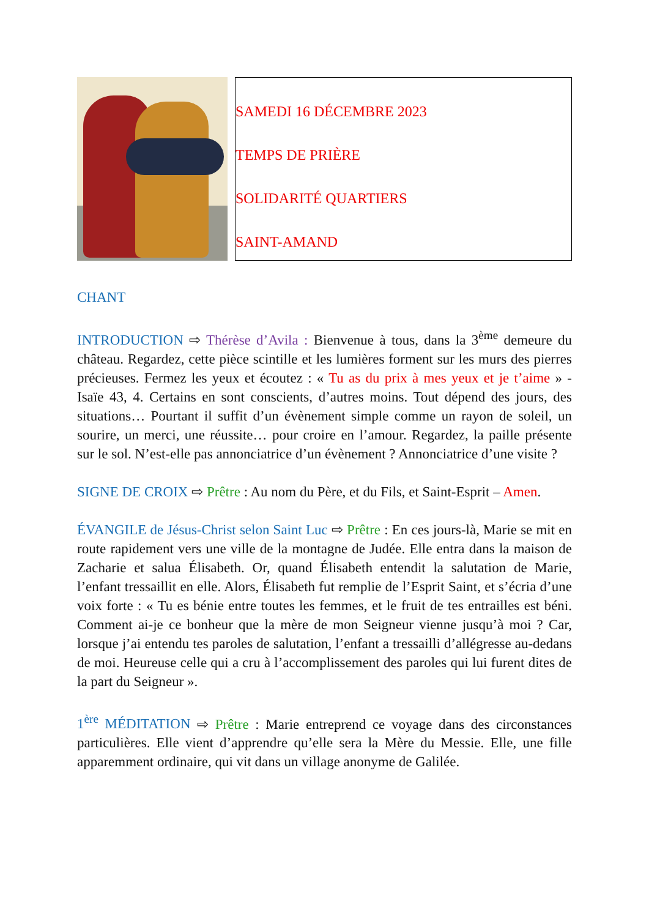SAMEDI 16 DÉCEMBRE 2023
TEMPS DE PRIÈRE
SOLIDARITÉ QUARTIERS
SAINT-AMAND
CHANT
INTRODUCTION ⇨ Thérèse d’Avila : Bienvenue à tous, dans la 3<sup>ème</sup> demeure du château. Regardez, cette pièce scintille et les lumières forment sur les murs des pierres précieuses. Fermez les yeux et écoutez : « Tu as du prix à mes yeux et je t’aime » - Isaïe 43, 4. Certains en sont conscients, d’autres moins. Tout dépend des jours, des situations… Pourtant il suffit d’un évènement simple comme un rayon de soleil, un sourire, un merci, une réussite… pour croire en l’amour. Regardez, la paille présente sur le sol. N’est-elle pas annonciatrice d’un évènement ? Annonciatrice d’une visite ?
SIGNE DE CROIX ⇨ Prêtre : Au nom du Père, et du Fils, et Saint-Esprit – Amen.
ÉVANGILE de Jésus-Christ selon Saint Luc ⇨ Prêtre : En ces jours-là, Marie se mit en route rapidement vers une ville de la montagne de Judée. Elle entra dans la maison de Zacharie et salua Élisabeth. Or, quand Élisabeth entendit la salutation de Marie, l’enfant tressaillit en elle. Alors, Élisabeth fut remplie de l’Esprit Saint, et s’écria d’une voix forte : « Tu es bénie entre toutes les femmes, et le fruit de tes entrailles est béni. Comment ai-je ce bonheur que la mère de mon Seigneur vienne jusqu’à moi ? Car, lorsque j’ai entendu tes paroles de salutation, l’enfant a tressailli d’allégresse au-dedans de moi. Heureuse celle qui a cru à l’accomplissement des paroles qui lui furent dites de la part du Seigneur ».
1<sup>ère</sup> MÉDITATION ⇨ Prêtre : Marie entreprend ce voyage dans des circonstances particulières. Elle vient d’apprendre qu’elle sera la Mère du Messie. Elle, une fille apparemment ordinaire, qui vit dans un village anonyme de Galilée.